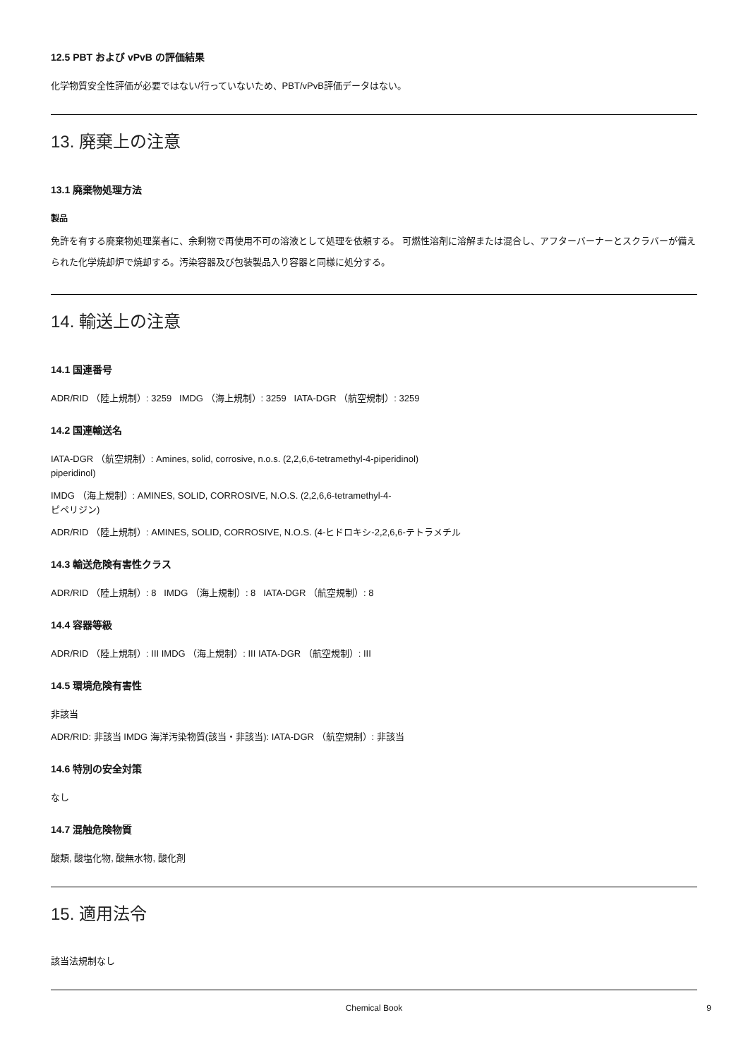12.5 PBT および vPvB の評価結果
化学物質安全性評価が必要ではない/行っていないため、PBT/vPvB評価データはない。
13. 廃棄上の注意
13.1 廃棄物処理方法
製品
免許を有する廃棄物処理業者に、余剰物で再使用不可の溶液として処理を依頼する。 可燃性溶剤に溶解または混合し、アフターバーナーとスクラバーが備えられた化学焼却炉で焼却する。汚染容器及び包装製品入り容器と同様に処分する。
14. 輸送上の注意
14.1 国連番号
ADR/RID （陸上規制）: 3259 IMDG （海上規制）: 3259 IATA-DGR （航空規制）: 3259
14.2 国連輸送名
IATA-DGR （航空規制）: Amines, solid, corrosive, n.o.s. (2,2,6,6-tetramethyl-4-piperidinol)
piperidinol)
IMDG （海上規制）: AMINES, SOLID, CORROSIVE, N.O.S. (2,2,6,6-tetramethyl-4-
ピペリジン)
ADR/RID （陸上規制）: AMINES, SOLID, CORROSIVE, N.O.S. (4-ヒドロキシ-2,2,6,6-テトラメチル
14.3 輸送危険有害性クラス
ADR/RID （陸上規制）: 8 IMDG （海上規制）: 8 IATA-DGR （航空規制）: 8
14.4 容器等級
ADR/RID （陸上規制）: III IMDG （海上規制）: III IATA-DGR （航空規制）: III
14.5 環境危険有害性
非該当
ADR/RID: 非該当 IMDG 海洋汚染物質(該当・非該当): IATA-DGR （航空規制）: 非該当
14.6 特別の安全対策
なし
14.7 混触危険物質
酸類, 酸塩化物, 酸無水物, 酸化剤
15. 適用法令
該当法規制なし
Chemical Book 9